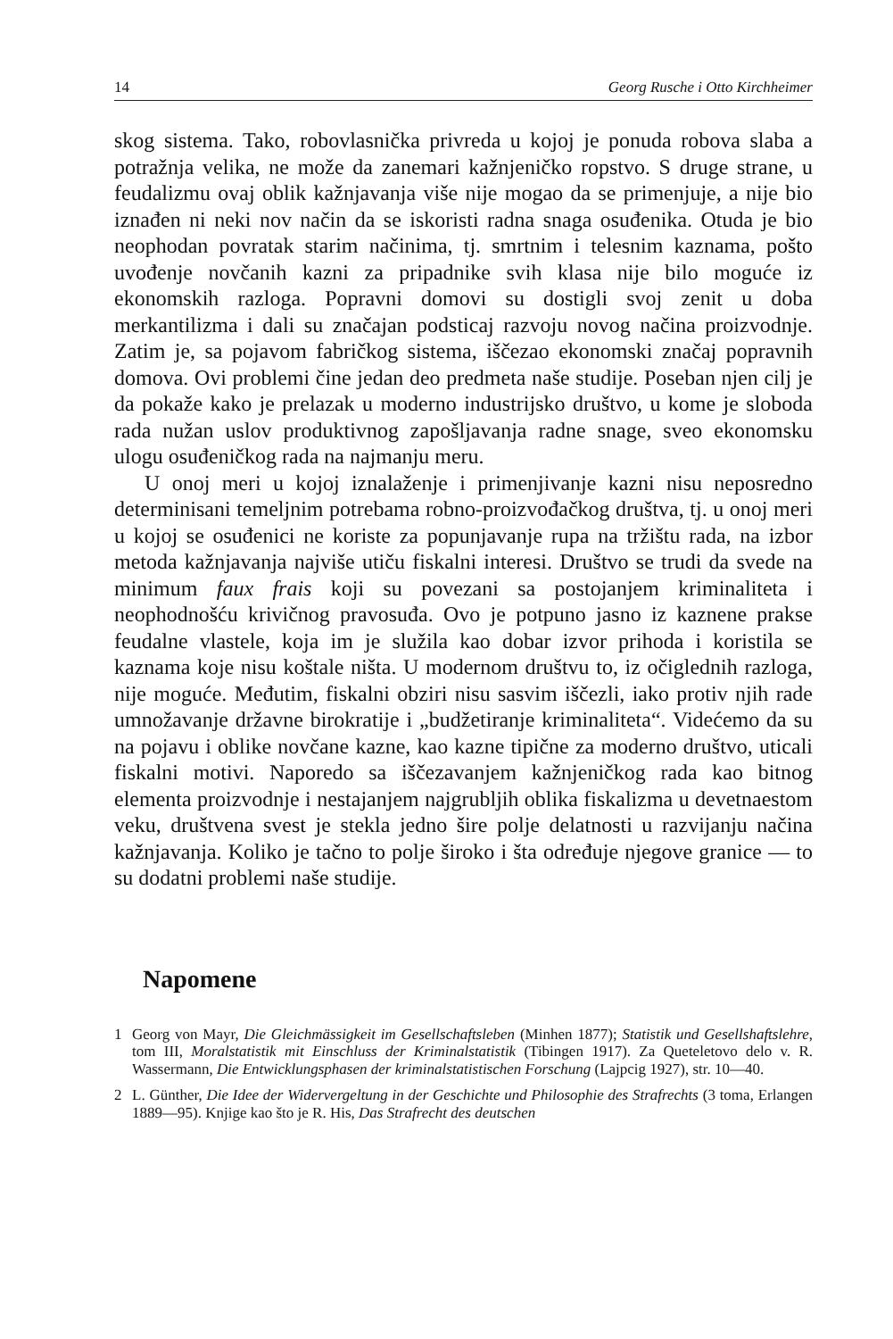14 Georg Rusche i Otto Kirchheimer
skog sistema. Tako, robovlasnička privreda u kojoj je ponuda robova slaba a potražnja velika, ne može da zanemari kažnjeničko ropstvo. S druge strane, u feudalizmu ovaj oblik kažnjavanja više nije mogao da se primenjuje, a nije bio iznađen ni neki nov način da se iskoristi radna snaga osuđenika. Otuda je bio neophodan povratak starim načinima, tj. smrtnim i telesnim kaznama, pošto uvođenje novčanih kazni za pripadnike svih klasa nije bilo moguće iz ekonomskih razloga. Popravni domovi su dostigli svoj zenit u doba merkantilizma i dali su značajan podsticaj razvoju novog načina proizvodnje. Zatim je, sa pojavom fabričkog sistema, iščezao ekonomski značaj popravnih domova. Ovi problemi čine jedan deo predmeta naše studije. Poseban njen cilj je da pokaže kako je prelazak u moderno industrijsko društvo, u kome je sloboda rada nužan uslov produktivnog zapošljavanja radne snage, sveo ekonomsku ulogu osuđeničkog rada na najmanju meru.
U onoj meri u kojoj iznalaženje i primenjivanje kazni nisu neposredno determinisani temeljnim potrebama robno-proizvođačkog društva, tj. u onoj meri u kojoj se osuđenici ne koriste za popunjavanje rupa na tržištu rada, na izbor metoda kažnjavanja najviše utiču fiskalni interesi. Društvo se trudi da svede na minimum faux frais koji su povezani sa postojanjem kriminaliteta i neophodnošću krivičnog pravosuđa. Ovo je potpuno jasno iz kaznene prakse feudalne vlastele, koja im je služila kao dobar izvor prihoda i koristila se kaznama koje nisu koštale ništa. U modernom društvu to, iz očiglednih razloga, nije moguće. Međutim, fiskalni obziri nisu sasvim iščezli, iako protiv njih rade umnožavanje državne birokratije i „budžetiranje kriminaliteta“. Videćemo da su na pojavu i oblike novčane kazne, kao kazne tipične za moderno društvo, uticali fiskalni motivi. Naporedo sa iščezavanjem kažnjeničkog rada kao bitnog elementa proizvodnje i nestajanjem najgrubljih oblika fiskalizma u devetnaestom veku, društvena svest je stekla jedno šire polje delatnosti u razvijanju načina kažnjavanja. Koliko je tačno to polje široko i šta određuje njegove granice — to su dodatni problemi naše studije.
Napomene
1 Georg von Mayr, Die Gleichmässigkeit im Gesellschaftsleben (Minhen 1877); Statistik und Gesellshaftslehre, tom III, Moralstatistik mit Einschluss der Kriminalstatistik (Tibingen 1917). Za Queteletovo delo v. R. Wassermann, Die Entwicklungsphasen der kriminalstatistischen Forschung (Lajpcig 1927), str. 10—40.
2 L. Günther, Die Idee der Widervergeltung in der Geschichte und Philosophie des Strafrechts (3 toma, Erlangen 1889—95). Knjige kao što je R. His, Das Strafrecht des deutschen